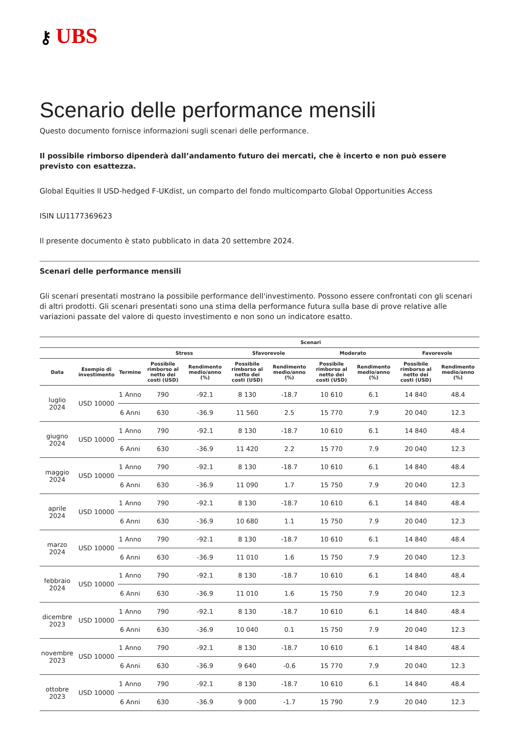⚷ UBS
Scenario delle performance mensili
Questo documento fornisce informazioni sugli scenari delle performance.
Il possibile rimborso dipenderà dall’andamento futuro dei mercati, che è incerto e non può essere previsto con esattezza.
Global Equities II USD-hedged F-UKdist, un comparto del fondo multicomparto Global Opportunities Access
ISIN LU1177369623
Il presente documento è stato pubblicato in data 20 settembre 2024.
Scenari delle performance mensili
Gli scenari presentati mostrano la possibile performance dell'investimento. Possono essere confrontati con gli scenari di altri prodotti. Gli scenari presentati sono una stima della performance futura sulla base di prove relative alle variazioni passate del valore di questo investimento e non sono un indicatore esatto.
| | | | Scenari | | | | | | | |
| --- | --- | --- | --- | --- | --- | --- | --- | --- | --- | --- |
| | | | Stress | | Sfavorevole | | Moderato | | Favorevole | |
| Data | Esempio di investimento | Termine | Possibile rimborso al netto dei costi (USD) | Rendimento medio/anno (%) | Possibile rimborso al netto dei costi (USD) | Rendimento medio/anno (%) | Possibile rimborso al netto dei costi (USD) | Rendimento medio/anno (%) | Possibile rimborso al netto dei costi (USD) | Rendimento medio/anno (%) |
| luglio 2024 | USD 10000 | 1 Anno | 790 | -92.1 | 8 130 | -18.7 | 10 610 | 6.1 | 14 840 | 48.4 |
| | | 6 Anni | 630 | -36.9 | 11 560 | 2.5 | 15 770 | 7.9 | 20 040 | 12.3 |
| giugno 2024 | USD 10000 | 1 Anno | 790 | -92.1 | 8 130 | -18.7 | 10 610 | 6.1 | 14 840 | 48.4 |
| | | 6 Anni | 630 | -36.9 | 11 420 | 2.2 | 15 770 | 7.9 | 20 040 | 12.3 |
| maggio 2024 | USD 10000 | 1 Anno | 790 | -92.1 | 8 130 | -18.7 | 10 610 | 6.1 | 14 840 | 48.4 |
| | | 6 Anni | 630 | -36.9 | 11 090 | 1.7 | 15 750 | 7.9 | 20 040 | 12.3 |
| aprile 2024 | USD 10000 | 1 Anno | 790 | -92.1 | 8 130 | -18.7 | 10 610 | 6.1 | 14 840 | 48.4 |
| | | 6 Anni | 630 | -36.9 | 10 680 | 1.1 | 15 750 | 7.9 | 20 040 | 12.3 |
| marzo 2024 | USD 10000 | 1 Anno | 790 | -92.1 | 8 130 | -18.7 | 10 610 | 6.1 | 14 840 | 48.4 |
| | | 6 Anni | 630 | -36.9 | 11 010 | 1.6 | 15 750 | 7.9 | 20 040 | 12.3 |
| febbraio 2024 | USD 10000 | 1 Anno | 790 | -92.1 | 8 130 | -18.7 | 10 610 | 6.1 | 14 840 | 48.4 |
| | | 6 Anni | 630 | -36.9 | 11 010 | 1.6 | 15 750 | 7.9 | 20 040 | 12.3 |
| dicembre 2023 | USD 10000 | 1 Anno | 790 | -92.1 | 8 130 | -18.7 | 10 610 | 6.1 | 14 840 | 48.4 |
| | | 6 Anni | 630 | -36.9 | 10 040 | 0.1 | 15 750 | 7.9 | 20 040 | 12.3 |
| novembre 2023 | USD 10000 | 1 Anno | 790 | -92.1 | 8 130 | -18.7 | 10 610 | 6.1 | 14 840 | 48.4 |
| | | 6 Anni | 630 | -36.9 | 9 640 | -0.6 | 15 770 | 7.9 | 20 040 | 12.3 |
| ottobre 2023 | USD 10000 | 1 Anno | 790 | -92.1 | 8 130 | -18.7 | 10 610 | 6.1 | 14 840 | 48.4 |
| | | 6 Anni | 630 | -36.9 | 9 000 | -1.7 | 15 790 | 7.9 | 20 040 | 12.3 |